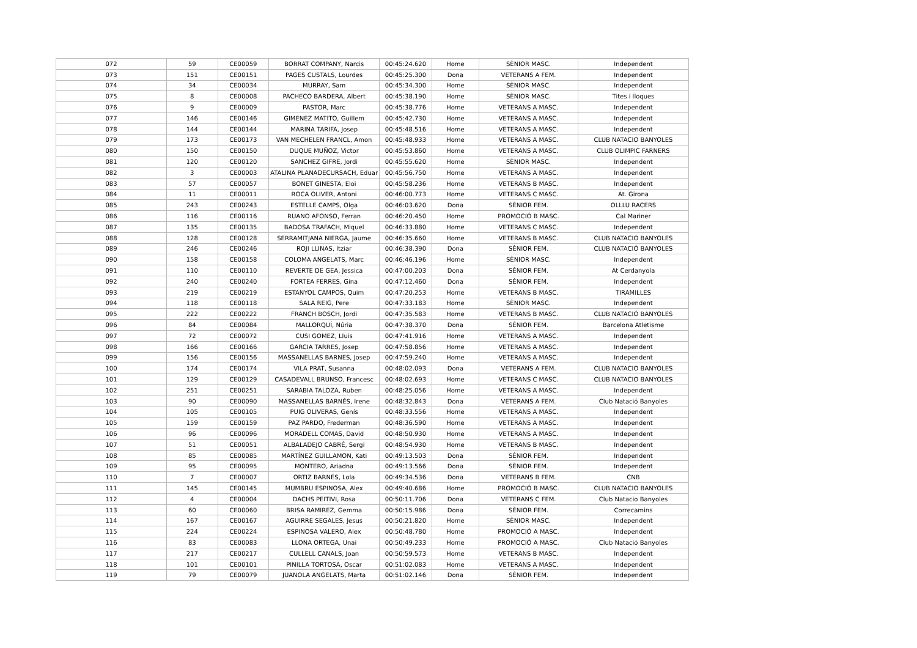| 072 | 59 | CE00059 | BORRAT COMPANY, Narcis | 00:45:24.620 | Home | SÈNIOR MASC. | Independent |
| 073 | 151 | CE00151 | PAGES CUSTALS, Lourdes | 00:45:25.300 | Dona | VETERANS A FEM. | Independent |
| 074 | 34 | CE00034 | MURRAY, Sam | 00:45:34.300 | Home | SÈNIOR MASC. | Independent |
| 075 | 8 | CE00008 | PACHECO BARDERA, Albert | 00:45:38.190 | Home | SÈNIOR MASC. | Tites i lloques |
| 076 | 9 | CE00009 | PASTOR, Marc | 00:45:38.776 | Home | VETERANS A MASC. | Independent |
| 077 | 146 | CE00146 | GIMENEZ MATITO, Guillem | 00:45:42.730 | Home | VETERANS A MASC. | Independent |
| 078 | 144 | CE00144 | MARINA TARIFA, Josep | 00:45:48.516 | Home | VETERANS A MASC. | Independent |
| 079 | 173 | CE00173 | VAN MECHELEN FRANCL, Amon | 00:45:48.933 | Home | VETERANS A MASC. | CLUB NATACIO BANYOLES |
| 080 | 150 | CE00150 | DUQUE MUÑOZ, Victor | 00:45:53.860 | Home | VETERANS A MASC. | CLUB OLIMPIC FARNERS |
| 081 | 120 | CE00120 | SANCHEZ GIFRE, Jordi | 00:45:55.620 | Home | SÈNIOR MASC. | Independent |
| 082 | 3 | CE00003 | ATALINA PLANADECURSACH, Eduar | 00:45:56.750 | Home | VETERANS A MASC. | Independent |
| 083 | 57 | CE00057 | BONET GINESTA, Eloi | 00:45:58.236 | Home | VETERANS B MASC. | Independent |
| 084 | 11 | CE00011 | ROCA OLIVER, Antoni | 00:46:00.773 | Home | VETERANS C MASC. | At. Girona |
| 085 | 243 | CE00243 | ESTELLE CAMPS, Olga | 00:46:03.620 | Dona | SÈNIOR FEM. | OLLLU RACERS |
| 086 | 116 | CE00116 | RUANO AFONSO, Ferran | 00:46:20.450 | Home | PROMOCIÓ B MASC. | Cal Mariner |
| 087 | 135 | CE00135 | BADOSA TRAFACH, Miquel | 00:46:33.880 | Home | VETERANS C MASC. | Independent |
| 088 | 128 | CE00128 | SERRAMITJANA NIERGA, Jaume | 00:46:35.660 | Home | VETERANS B MASC. | CLUB NATACIO BANYOLES |
| 089 | 246 | CE00246 | ROJI LLINAS, Itziar | 00:46:38.390 | Dona | SÈNIOR FEM. | CLUB NATACIÓ BANYOLES |
| 090 | 158 | CE00158 | COLOMA ANGELATS, Marc | 00:46:46.196 | Home | SÈNIOR MASC. | Independent |
| 091 | 110 | CE00110 | REVERTE DE GEA, Jessica | 00:47:00.203 | Dona | SÈNIOR FEM. | At Cerdanyola |
| 092 | 240 | CE00240 | FORTEA FERRES, Gina | 00:47:12.460 | Dona | SÈNIOR FEM. | Independent |
| 093 | 219 | CE00219 | ESTANYOL CAMPOS, Quim | 00:47:20.253 | Home | VETERANS B MASC. | TIRAMILLES |
| 094 | 118 | CE00118 | SALA REIG, Pere | 00:47:33.183 | Home | SÈNIOR MASC. | Independent |
| 095 | 222 | CE00222 | FRANCH BOSCH, Jordi | 00:47:35.583 | Home | VETERANS B MASC. | CLUB NATACIÓ BANYOLES |
| 096 | 84 | CE00084 | MALLORQUÍ, Núria | 00:47:38.370 | Dona | SÈNIOR FEM. | Barcelona Atletisme |
| 097 | 72 | CE00072 | CUSI GOMEZ, Lluis | 00:47:41.916 | Home | VETERANS A MASC. | Independent |
| 098 | 166 | CE00166 | GARCIA TARRES, Josep | 00:47:58.856 | Home | VETERANS A MASC. | Independent |
| 099 | 156 | CE00156 | MASSANELLAS BARNES, Josep | 00:47:59.240 | Home | VETERANS A MASC. | Independent |
| 100 | 174 | CE00174 | VILA PRAT, Susanna | 00:48:02.093 | Dona | VETERANS A FEM. | CLUB NATACIO BANYOLES |
| 101 | 129 | CE00129 | CASADEVALL BRUNSO, Francesc | 00:48:02.693 | Home | VETERANS C MASC. | CLUB NATACIO BANYOLES |
| 102 | 251 | CE00251 | SARABIA TALOZA, Ruben | 00:48:25.056 | Home | VETERANS A MASC. | Independent |
| 103 | 90 | CE00090 | MASSANELLAS BARNÉS, Irene | 00:48:32.843 | Dona | VETERANS A FEM. | Club Natació Banyoles |
| 104 | 105 | CE00105 | PUIG OLIVERAS, Genís | 00:48:33.556 | Home | VETERANS A MASC. | Independent |
| 105 | 159 | CE00159 | PAZ PARDO, Frederman | 00:48:36.590 | Home | VETERANS A MASC. | Independent |
| 106 | 96 | CE00096 | MORADELL COMAS, David | 00:48:50.930 | Home | VETERANS A MASC. | Independent |
| 107 | 51 | CE00051 | ALBALADEJO CABRÉ, Sergi | 00:48:54.930 | Home | VETERANS B MASC. | Independent |
| 108 | 85 | CE00085 | MARTÍNEZ GUILLAMON, Kati | 00:49:13.503 | Dona | SÈNIOR FEM. | Independent |
| 109 | 95 | CE00095 | MONTERO, Ariadna | 00:49:13.566 | Dona | SÈNIOR FEM. | Independent |
| 110 | 7 | CE00007 | ORTIZ BARNÉS, Lola | 00:49:34.536 | Dona | VETERANS B FEM. | CNB |
| 111 | 145 | CE00145 | MUMBRU ESPINOSA, Alex | 00:49:40.686 | Home | PROMOCIÓ B MASC. | CLUB NATACIO BANYOLES |
| 112 | 4 | CE00004 | DACHS PEITIVI, Rosa | 00:50:11.706 | Dona | VETERANS C FEM. | Club Natacio Banyoles |
| 113 | 60 | CE00060 | BRISA RAMIREZ, Gemma | 00:50:15.986 | Dona | SÈNIOR FEM. | Correcamins |
| 114 | 167 | CE00167 | AGUIRRE SEGALES, Jesus | 00:50:21.820 | Home | SÈNIOR MASC. | Independent |
| 115 | 224 | CE00224 | ESPINOSA VALERO, Alex | 00:50:48.780 | Home | PROMOCIÓ A MASC. | Independent |
| 116 | 83 | CE00083 | LLONA ORTEGA, Unai | 00:50:49.233 | Home | PROMOCIÓ A MASC. | Club Natació Banyoles |
| 117 | 217 | CE00217 | CULLELL CANALS, Joan | 00:50:59.573 | Home | VETERANS B MASC. | Independent |
| 118 | 101 | CE00101 | PINILLA TORTOSA, Oscar | 00:51:02.083 | Home | VETERANS A MASC. | Independent |
| 119 | 79 | CE00079 | JUANOLA ANGELATS, Marta | 00:51:02.146 | Dona | SÈNIOR FEM. | Independent |